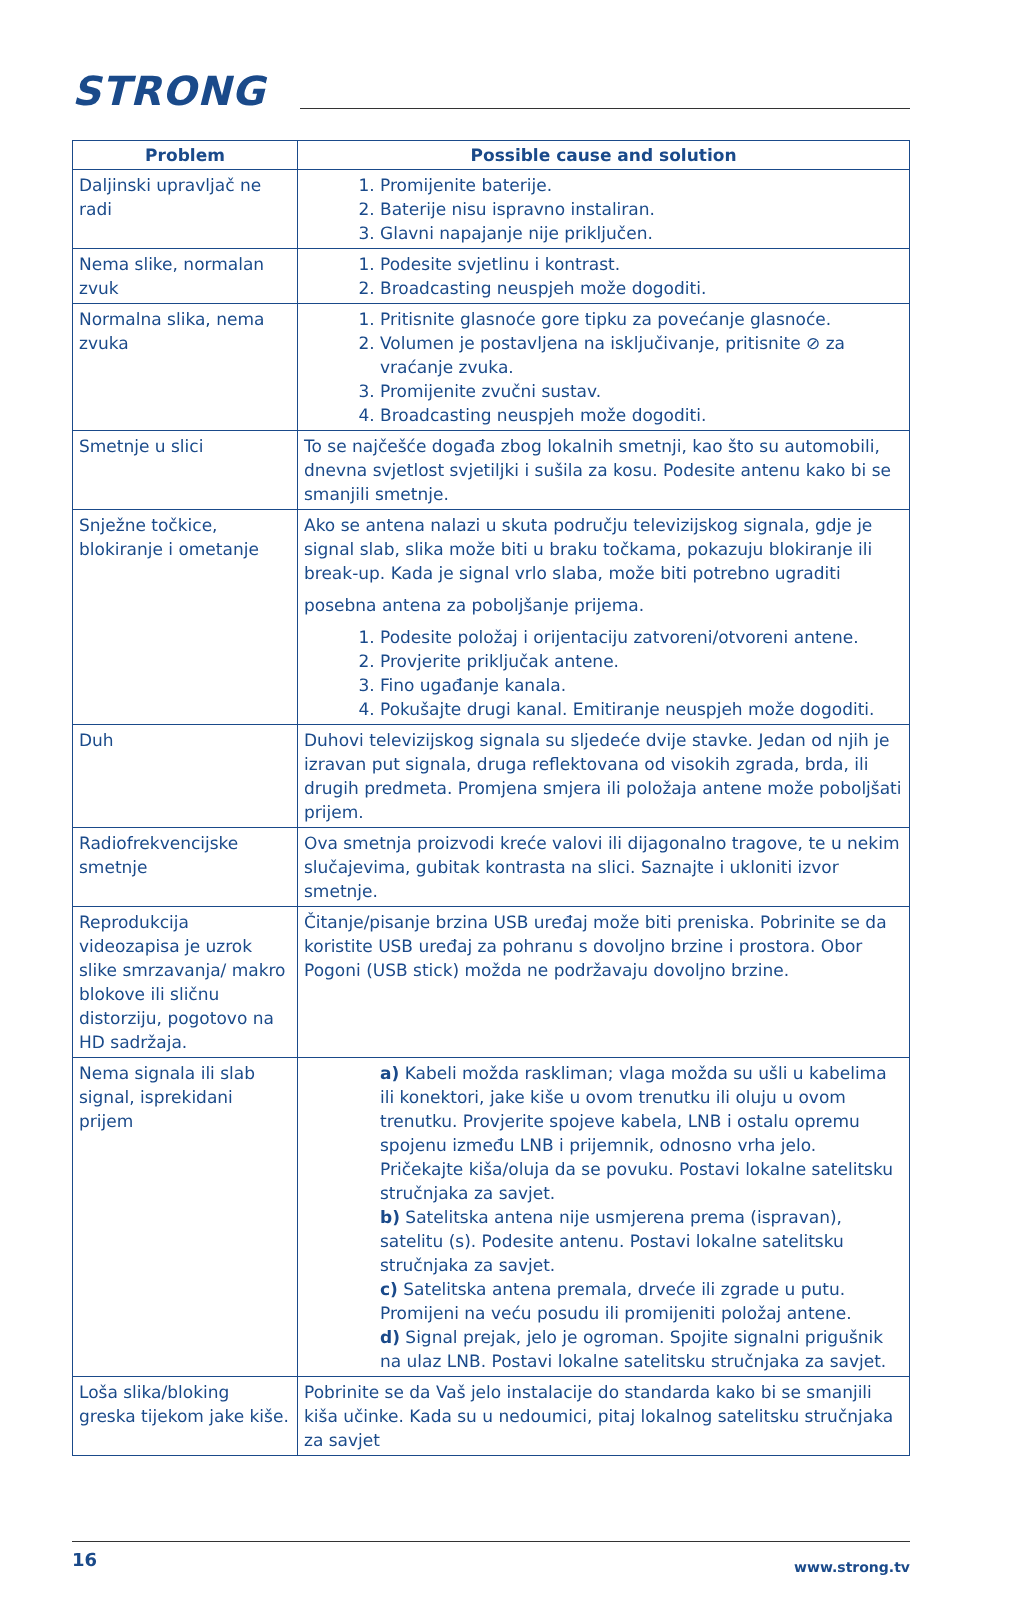STRONG
| Problem | Possible cause and solution |
| --- | --- |
| Daljinski upravljač ne radi | 1. Promijenite baterije. 2. Baterije nisu ispravno instaliran. 3. Glavni napajanje nije priključen. |
| Nema slike, normalan zvuk | 1. Podesite svjetlinu i kontrast. 2. Broadcasting neuspjeh može dogoditi. |
| Normalna slika, nema zvuka | 1. Pritisnite glasnoće gore tipku za povećanje glasnoće. 2. Volumen je postavljena na isključivanje, pritisnite ⊘ za vraćanje zvuka. 3. Promijenite zvučni sustav. 4. Broadcasting neuspjeh može dogoditi. |
| Smetnje u slici | To se najčešće događa zbog lokalnih smetnji, kao što su automobili, dnevna svjetlost svjetiljki i sušila za kosu. Podesite antenu kako bi se smanjili smetnje. |
| Snježne točkice, blokiranje i ometanje | Ako se antena nalazi u skuta području televizijskog signala, gdje je signal slab, slika može biti u braku točkama, pokazuju blokiranje ili break-up. Kada je signal vrlo slaba, može biti potrebno ugraditi posebna antena za poboljšanje prijema. 1. Podesite položaj i orijentaciju zatvoreni/otvoreni antene. 2. Provjerite priključak antene. 3. Fino ugađanje kanala. 4. Pokušajte drugi kanal. Emitiranje neuspjeh može dogoditi. |
| Duh | Duhovi televizijskog signala su sljedeće dvije stavke. Jedan od njih je izravan put signala, druga reflektovana od visokih zgrada, brda, ili drugih predmeta. Promjena smjera ili položaja antene može poboljšati prijem. |
| Radiofrekvencijske smetnje | Ova smetnja proizvodi kreće valovi ili dijagonalno tragove, te u nekim slučajevima, gubitak kontrasta na slici. Saznajte i ukloniti izvor smetnje. |
| Reprodukcija videozapisa je uzrok slike smrzavanja/ makro blokove ili sličnu distorziju, pogotovo na HD sadržaja. | Čitanje/pisanje brzina USB uređaj može biti preniska. Pobrinite se da koristite USB uređaj za pohranu s dovoljno brzine i prostora. Obor Pogoni (USB stick) možda ne podržavaju dovoljno brzine. |
| Nema signala ili slab signal, isprekidani prijem | a) Kabeli možda raskliman; vlaga možda su ušli u kabelima ili konektori, jake kiše u ovom trenutku ili oluju u ovom trenutku. Provjerite spojeve kabela, LNB i ostalu opremu spojenu između LNB i prijemnik, odnosno vrha jelo. Pričekajte kiša/oluja da se povuku. Postavi lokalne satelitsku stručnjaka za savjet. b) Satelitska antena nije usmjerena prema (ispravan), satelitu (s). Podesite antenu. Postavi lokalne satelitsku stručnjaka za savjet. c) Satelitska antena premala, drveće ili zgrade u putu. Promijeni na veću posudu ili promijeniti položaj antene. d) Signal prejak, jelo je ogroman. Spojite signalni prigušnik na ulaz LNB. Postavi lokalne satelitsku stručnjaka za savjet. |
| Loša slika/bloking greska tijekom jake kiše. | Pobrinite se da Vaš jelo instalacije do standarda kako bi se smanjili kiša učinke. Kada su u nedoumici, pitaj lokalnog satelitsku stručnjaka za savjet |
16 www.strong.tv